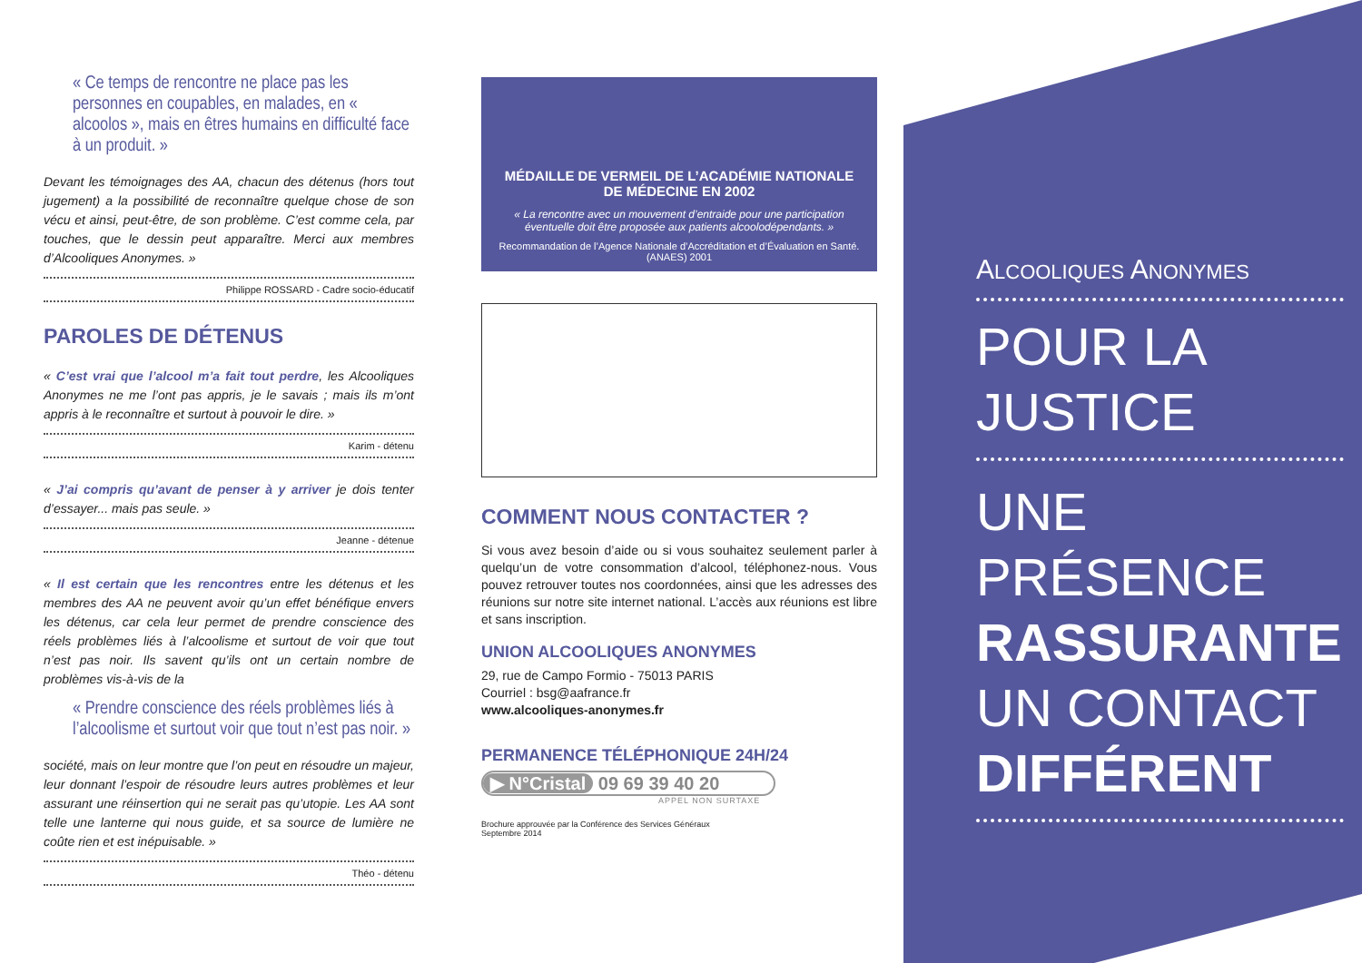« Ce temps de rencontre ne place pas les personnes en coupables, en malades, en « alcoolos », mais en êtres humains en difficulté face à un produit. »
Devant les témoignages des AA, chacun des détenus (hors tout jugement) a la possibilité de reconnaître quelque chose de son vécu et ainsi, peut-être, de son problème. C’est comme cela, par touches, que le dessin peut apparaître. Merci aux membres d’Alcooliques Anonymes. »
Philippe ROSSARD - Cadre socio-éducatif
PAROLES DE DÉTENUS
« C’est vrai que l’alcool m’a fait tout perdre, les Alcooliques Anonymes ne me l’ont pas appris, je le savais ; mais ils m’ont appris à le reconnaître et surtout à pouvoir le dire. »
Karim - détenu
« J’ai compris qu’avant de penser à y arriver je dois tenter d’essayer... mais pas seule. »
Jeanne - détenue
« Il est certain que les rencontres entre les détenus et les membres des AA ne peuvent avoir qu’un effet bénéfique envers les détenus, car cela leur permet de prendre conscience des réels problèmes liés à l’alcoolisme et surtout de voir que tout n’est pas noir. Ils savent qu’ils ont un certain nombre de problèmes vis-à-vis de la
« Prendre conscience des réels problèmes liés à l’alcoolisme et surtout voir que tout n’est pas noir. »
société, mais on leur montre que l’on peut en résoudre un majeur, leur donnant l’espoir de résoudre leurs autres problèmes et leur assurant une réinsertion qui ne serait pas qu’utopie. Les AA sont telle une lanterne qui nous guide, et sa source de lumière ne coûte rien et est inépuisable. »
Théo - détenu
MÉDAILLE DE VERMEIL DE L’ACADÉMIE NATIONALE DE MÉDECINE EN 2002
« La rencontre avec un mouvement d’entraide pour une participation éventuelle doit être proposée aux patients alcoolodépendants. »
Recommandation de l’Agence Nationale d’Accréditation et d’Évaluation en Santé. (ANAES) 2001
COMMENT NOUS CONTACTER ?
Si vous avez besoin d’aide ou si vous souhaitez seulement parler à quelqu’un de votre consommation d’alcool, téléphonez-nous. Vous pouvez retrouver toutes nos coordonnées, ainsi que les adresses des réunions sur notre site internet national. L’accès aux réunions est libre et sans inscription.
UNION ALCOOLIQUES ANONYMES
29, rue de Campo Formio - 75013 PARIS
Courriel : bsg@aafrance.fr
www.alcooliques-anonymes.fr
PERMANENCE TÉLÉPHONIQUE 24H/24
▶ N°Cristal 09 69 39 40 20
APPEL NON SURTAXE
Brochure approuvée par la Conférence des Services Généraux
Septembre 2014
ALCOOLIQUES ANONYMES
POUR LA JUSTICE
UNE PRÉSENCE
RASSURANTE
UN CONTACT
DIFFÉRENT